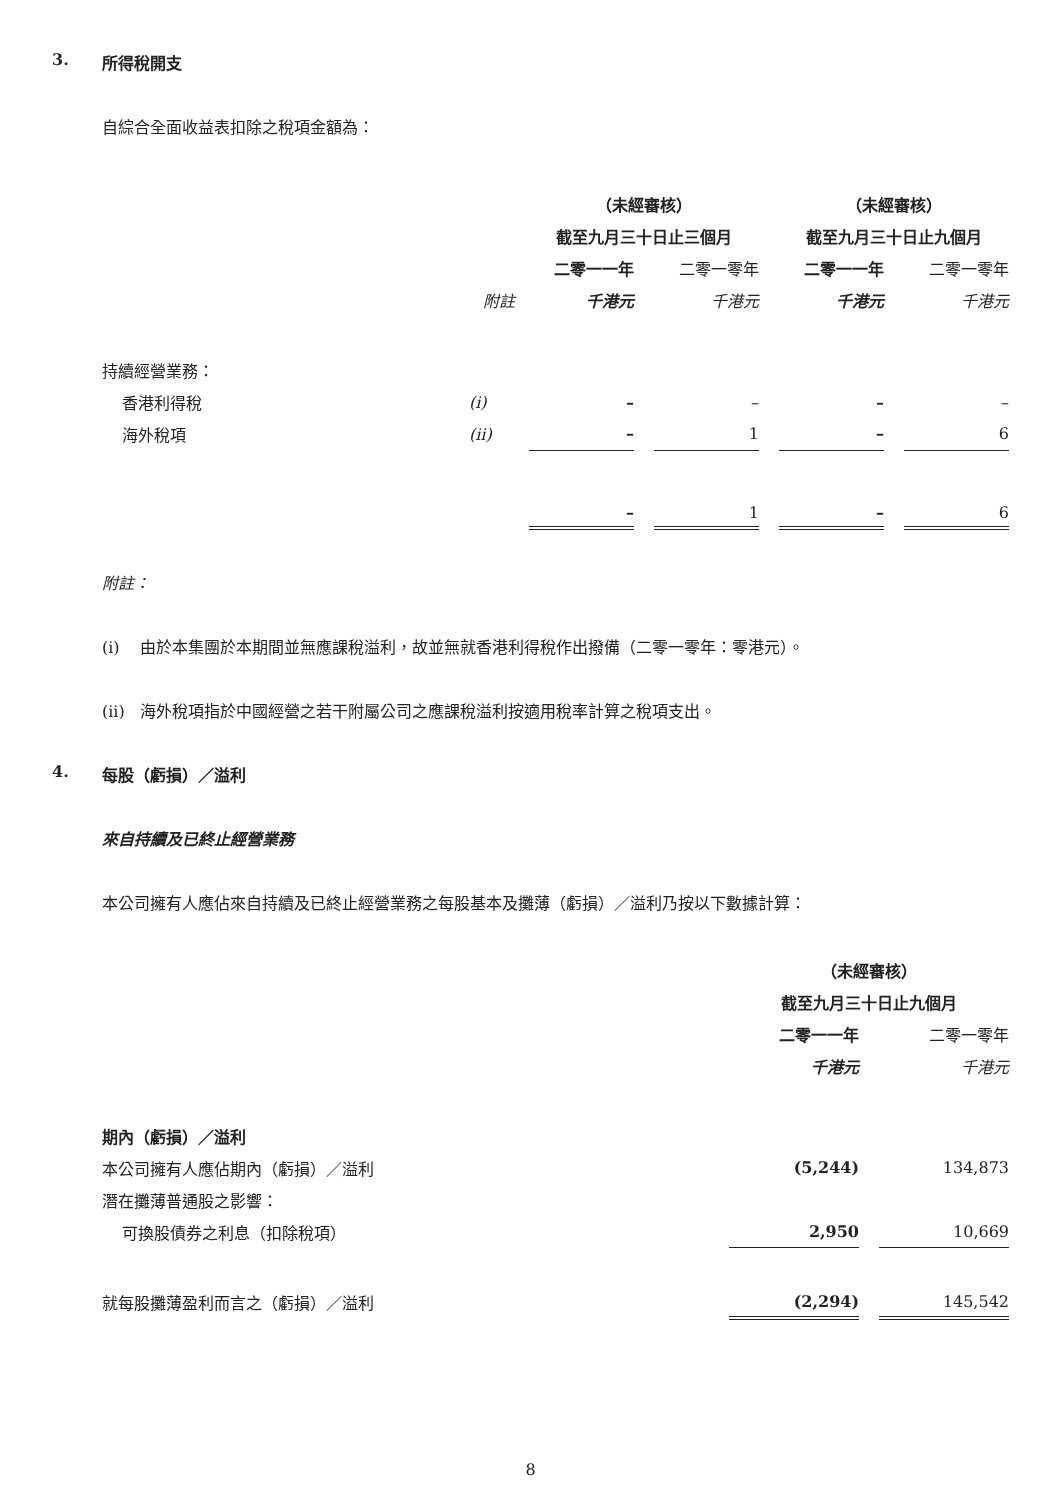3. 所得稅開支
自綜合全面收益表扣除之稅項金額為：
| | | （未經審核） | | | | （未經審核） | | |
| --- | --- | --- | --- | --- | --- | --- | --- | --- |
| | | 截至九月三十日止三個月 | | | | 截至九月三十日止九個月 | | |
| | | 二零一一年 | | 二零一零年 | | 二零一一年 | | 二零一零年 |
| | 附註 | 千港元 | | 千港元 | | 千港元 | | 千港元 |
| 持續經營業務： | | | | | | | | |
| 香港利得稅 | (i) | – | | – | | – | | – |
| 海外稅項 | (ii) | – | | 1 | | – | | 6 |
| | | – | | 1 | | – | | 6 |
附註：
(i) 由於本集團於本期間並無應課稅溢利，故並無就香港利得稅作出撥備（二零一零年：零港元）。
(ii) 海外稅項指於中國經營之若干附屬公司之應課稅溢利按適用稅率計算之稅項支出。
4. 每股（虧損）／溢利
來自持續及已終止經營業務
本公司擁有人應佔來自持續及已終止經營業務之每股基本及攤薄（虧損）／溢利乃按以下數據計算：
| | （未經審核） | | |
| --- | --- | --- | --- |
| | 截至九月三十日止九個月 | | |
| | 二零一一年 | | 二零一零年 |
| | 千港元 | | 千港元 |
| 期內（虧損）／溢利 | | | |
| 本公司擁有人應佔期內（虧損）／溢利 | (5,244) | | 134,873 |
| 潛在攤薄普通股之影響： | | | |
| 可換股債券之利息（扣除稅項） | 2,950 | | 10,669 |
| 就每股攤薄盈利而言之（虧損）／溢利 | (2,294) | | 145,542 |
8